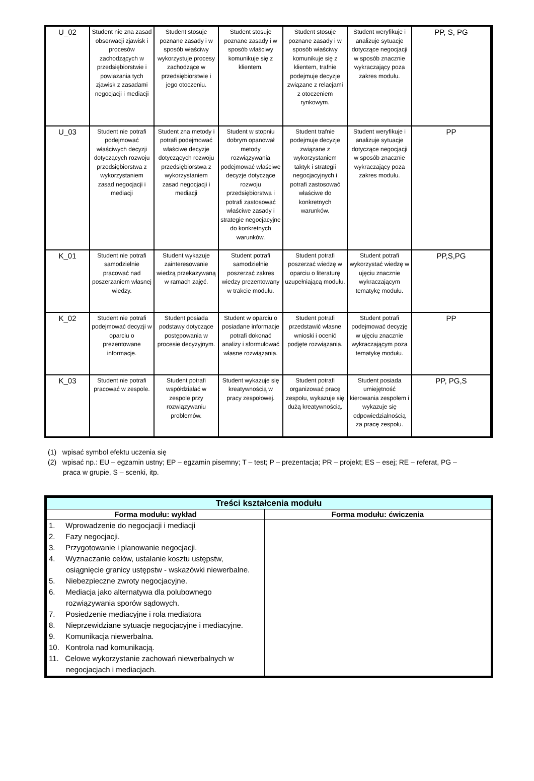| U_02 | Student nie zna zasad obserwacji zjawisk i procesów zachodzących w przedsiębiorstwie i powiazania tych zjawisk z zasadami negocjacji i mediacji | Student stosuje poznane zasady i w sposób właściwy wykorzystuje procesy zachodzące w przedsiębiorstwie i jego otoczeniu. | Student stosuje poznane zasady i w sposób właściwy komunikuje się z klientem. | Student stosuje poznane zasady i w sposób właściwy komunikuje się z klientem, trafnie podejmuje decyzje związane z relacjami z otoczeniem rynkowym. | Student weryfikuje i analizuje sytuacje dotyczące negocjacji w sposób znacznie wykraczający poza zakres modułu. | PP, S, PG |
| U_03 | Student nie potrafi podejmować właściwych decyzji dotyczących rozwoju przedsiębiorstwa z wykorzystaniem zasad negocjacji i mediacji | Student zna metody i potrafi podejmować właściwe decyzje dotyczących rozwoju przedsiębiorstwa z wykorzystaniem zasad negocjacji i mediacji | Student w stopniu dobrym opanował metody rozwiązywania podejmować właściwe decyzje dotyczące rozwoju przedsiębiorstwa i potrafi zastosować właściwe zasady i strategie negocjacyjne do konkretnych warunków. | Student trafnie podejmuje decyzje związane z wykorzystaniem taktyk i strategii negocjacyjnych i potrafi zastosować właściwe do konkretnych warunków. | Student weryfikuje i analizuje sytuacje dotyczące negocjacji w sposób znacznie wykraczający poza zakres modułu. | PP |
| K_01 | Student nie potrafi samodzielnie pracować nad poszerzaniem własnej wiedzy. | Student wykazuje zainteresowanie wiedzą przekazywaną w ramach zajęć. | Student potrafi samodzielnie poszerzać zakres wiedzy prezentowany w trakcie modułu. | Student potrafi poszerzać wiedzę w oparciu o literaturę uzupełniającą modułu. | Student potrafi wykorzystać wiedzę w ujęciu znacznie wykraczającym tematykę modułu. | PP,S,PG |
| K_02 | Student nie potrafi podejmować decyzji w oparciu o prezentowane informacje. | Student posiada podstawy dotyczące postępowania w procesie decyzyjnym. | Student w oparciu o posiadane informacje potrafi dokonać analizy i sformułować własne rozwiązania. | Student potrafi przedstawić własne wnioski i ocenić podjęte rozwiązania. | Student potrafi podejmować decyzję w ujęciu znacznie wykraczającym poza tematykę modułu. | PP |
| K_03 | Student nie potrafi pracować w zespole. | Student potrafi współdziałać w zespole przy rozwiązywaniu problemów. | Student wykazuje się kreatywnością w pracy zespołowej. | Student potrafi organizować pracę zespołu, wykazuje się dużą kreatywnością. | Student posiada umiejętność kierowania zespołem i wykazuje się odpowiedzialnością za pracę zespołu. | PP, PG,S |
(1) wpisać symbol efektu uczenia się
(2) wpisać np.: EU – egzamin ustny; EP – egzamin pisemny; T – test; P – prezentacja; PR – projekt; ES – esej; RE – referat, PG – praca w grupie, S – scenki, itp.
| Treści kształcenia modułu | |
| --- | --- |
| Forma modułu: wykład | Forma modułu: ćwiczenia |
| 1. Wprowadzenie do negocjacji i mediacji 2. Fazy negocjacji. 3. Przygotowanie i planowanie negocjacji. 4. Wyznaczanie celów, ustalanie kosztu ustępstw, osiągnięcie granicy ustępstw - wskazówki niewerbalne. 5. Niebezpieczne zwroty negocjacyjne. 6. Mediacja jako alternatywa dla polubownego rozwiązywania sporów sądowych. 7. Posiedzenie mediacyjne i rola mediatora 8. Nieprzewidziane sytuacje negocjacyjne i mediacyjne. 9. Komunikacja niewerbalna. 10. Kontrola nad komunikacją. 11. Celowe wykorzystanie zachowań niewerbalnych w negocjacjach i mediacjach. | |